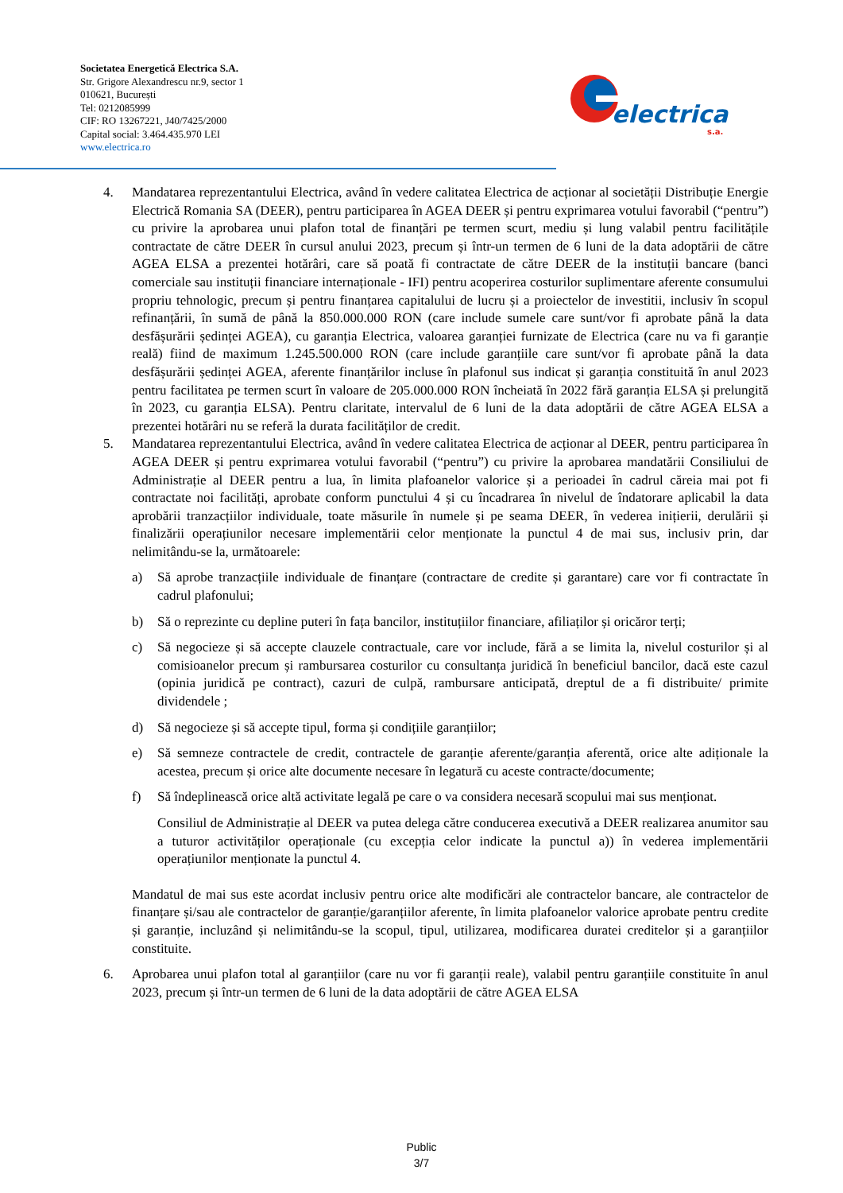Societatea Energetică Electrica S.A.
Str. Grigore Alexandrescu nr.9, sector 1
010621, București
Tel: 0212085999
CIF: RO 13267221, J40/7425/2000
Capital social: 3.464.435.970 LEI
www.electrica.ro
electrica
s.a.
4. Mandatarea reprezentantului Electrica, având în vedere calitatea Electrica de acționar al societății Distribuție Energie Electrică Romania SA (DEER), pentru participarea în AGEA DEER și pentru exprimarea votului favorabil (“pentru”) cu privire la aprobarea unui plafon total de finanțări pe termen scurt, mediu și lung valabil pentru facilitățile contractate de către DEER în cursul anului 2023, precum și într-un termen de 6 luni de la data adoptării de către AGEA ELSA a prezentei hotărâri, care să poată fi contractate de către DEER de la instituții bancare (banci comerciale sau instituții financiare internaționale - IFI) pentru acoperirea costurilor suplimentare aferente consumului propriu tehnologic, precum și pentru finanțarea capitalului de lucru și a proiectelor de investitii, inclusiv în scopul refinanțării, în sumă de până la 850.000.000 RON (care include sumele care sunt/vor fi aprobate până la data desfășurării ședinței AGEA), cu garanția Electrica, valoarea garanției furnizate de Electrica (care nu va fi garanție reală) fiind de maximum 1.245.500.000 RON (care include garanțiile care sunt/vor fi aprobate până la data desfășurării ședinței AGEA, aferente finanțărilor incluse în plafonul sus indicat și garanția constituită în anul 2023 pentru facilitatea pe termen scurt în valoare de 205.000.000 RON încheiată în 2022 fără garanția ELSA și prelungită în 2023, cu garanția ELSA). Pentru claritate, intervalul de 6 luni de la data adoptării de către AGEA ELSA a prezentei hotărâri nu se referă la durata facilităților de credit.
5. Mandatarea reprezentantului Electrica, având în vedere calitatea Electrica de acționar al DEER, pentru participarea în AGEA DEER și pentru exprimarea votului favorabil (“pentru”) cu privire la aprobarea mandatării Consiliului de Administrație al DEER pentru a lua, în limita plafoanelor valorice și a perioadei în cadrul căreia mai pot fi contractate noi facilități, aprobate conform punctului 4 și cu încadrarea în nivelul de îndatorare aplicabil la data aprobării tranzacțiilor individuale, toate măsurile în numele și pe seama DEER, în vederea inițierii, derulării și finalizării operațiunilor necesare implementării celor menționate la punctul 4 de mai sus, inclusiv prin, dar nelimitându-se la, următoarele:
a) Să aprobe tranzacțiile individuale de finanțare (contractare de credite și garantare) care vor fi contractate în cadrul plafonului;
b) Să o reprezinte cu depline puteri în fața bancilor, instituțiilor financiare, afiliaților și oricăror terți;
c) Să negocieze și să accepte clauzele contractuale, care vor include, fără a se limita la, nivelul costurilor și al comisioanelor precum și rambursarea costurilor cu consultanța juridică în beneficiul bancilor, dacă este cazul (opinia juridică pe contract), cazuri de culpă, rambursare anticipată, dreptul de a fi distribuite/ primite dividendele ;
d) Să negocieze și să accepte tipul, forma și condițiile garanțiilor;
e) Să semneze contractele de credit, contractele de garanție aferente/garanția aferentă, orice alte adiționale la acestea, precum și orice alte documente necesare în legatură cu aceste contracte/documente;
f) Să îndeplinească orice altă activitate legală pe care o va considera necesară scopului mai sus menționat.
Consiliul de Administrație al DEER va putea delega către conducerea executivă a DEER realizarea anumitor sau a tuturor activităților operaționale (cu excepția celor indicate la punctul a)) în vederea implementării operațiunilor menționate la punctul 4.
Mandatul de mai sus este acordat inclusiv pentru orice alte modificări ale contractelor bancare, ale contractelor de finanțare și/sau ale contractelor de garanție/garanțiilor aferente, în limita plafoanelor valorice aprobate pentru credite și garanție, incluzând și nelimitându-se la scopul, tipul, utilizarea, modificarea duratei creditelor și a garanțiilor constituite.
6. Aprobarea unui plafon total al garanțiilor (care nu vor fi garanții reale), valabil pentru garanțiile constituite în anul 2023, precum și într-un termen de 6 luni de la data adoptării de către AGEA ELSA
Public
3/7